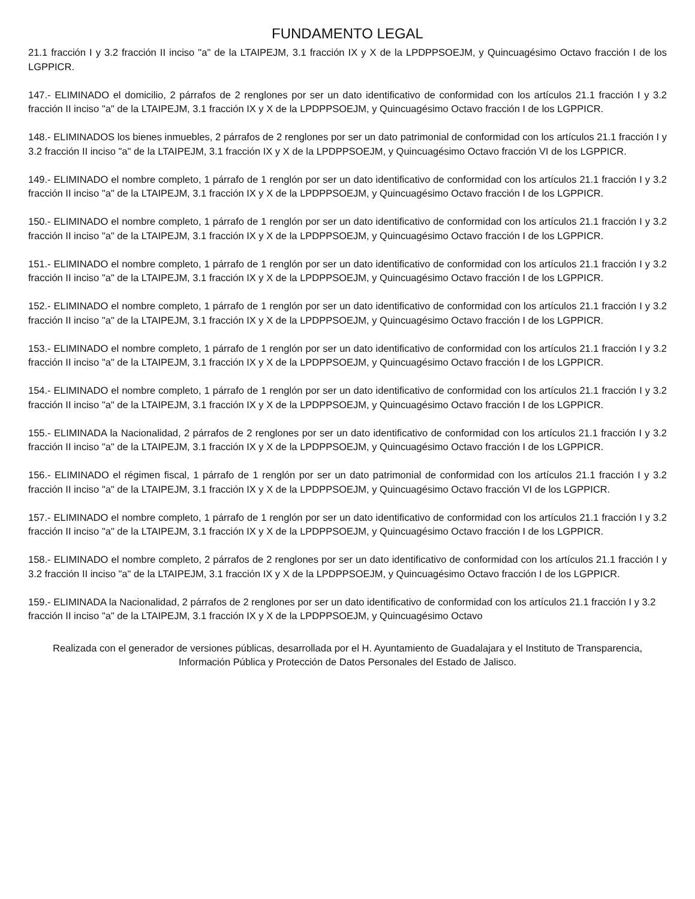FUNDAMENTO LEGAL
21.1 fracción I y 3.2 fracción II inciso "a" de la LTAIPEJM, 3.1 fracción IX y X de la LPDPPSOEJM, y Quincuagésimo Octavo fracción I de los LGPPICR.
147.- ELIMINADO el domicilio, 2 párrafos de 2 renglones por ser un dato identificativo de conformidad con los artículos 21.1 fracción I y 3.2 fracción II inciso "a" de la LTAIPEJM, 3.1 fracción IX y X de la LPDPPSOEJM, y Quincuagésimo Octavo fracción I de los LGPPICR.
148.- ELIMINADOS los bienes inmuebles, 2 párrafos de 2 renglones por ser un dato patrimonial de conformidad con los artículos 21.1 fracción I y 3.2 fracción II inciso "a" de la LTAIPEJM, 3.1 fracción IX y X de la LPDPPSOEJM, y Quincuagésimo Octavo fracción VI de los LGPPICR.
149.- ELIMINADO el nombre completo, 1 párrafo de 1 renglón por ser un dato identificativo de conformidad con los artículos 21.1 fracción I y 3.2 fracción II inciso "a" de la LTAIPEJM, 3.1 fracción IX y X de la LPDPPSOEJM, y Quincuagésimo Octavo fracción I de los LGPPICR.
150.- ELIMINADO el nombre completo, 1 párrafo de 1 renglón por ser un dato identificativo de conformidad con los artículos 21.1 fracción I y 3.2 fracción II inciso "a" de la LTAIPEJM, 3.1 fracción IX y X de la LPDPPSOEJM, y Quincuagésimo Octavo fracción I de los LGPPICR.
151.- ELIMINADO el nombre completo, 1 párrafo de 1 renglón por ser un dato identificativo de conformidad con los artículos 21.1 fracción I y 3.2 fracción II inciso "a" de la LTAIPEJM, 3.1 fracción IX y X de la LPDPPSOEJM, y Quincuagésimo Octavo fracción I de los LGPPICR.
152.- ELIMINADO el nombre completo, 1 párrafo de 1 renglón por ser un dato identificativo de conformidad con los artículos 21.1 fracción I y 3.2 fracción II inciso "a" de la LTAIPEJM, 3.1 fracción IX y X de la LPDPPSOEJM, y Quincuagésimo Octavo fracción I de los LGPPICR.
153.- ELIMINADO el nombre completo, 1 párrafo de 1 renglón por ser un dato identificativo de conformidad con los artículos 21.1 fracción I y 3.2 fracción II inciso "a" de la LTAIPEJM, 3.1 fracción IX y X de la LPDPPSOEJM, y Quincuagésimo Octavo fracción I de los LGPPICR.
154.- ELIMINADO el nombre completo, 1 párrafo de 1 renglón por ser un dato identificativo de conformidad con los artículos 21.1 fracción I y 3.2 fracción II inciso "a" de la LTAIPEJM, 3.1 fracción IX y X de la LPDPPSOEJM, y Quincuagésimo Octavo fracción I de los LGPPICR.
155.- ELIMINADA la Nacionalidad, 2 párrafos de 2 renglones por ser un dato identificativo de conformidad con los artículos 21.1 fracción I y 3.2 fracción II inciso "a" de la LTAIPEJM, 3.1 fracción IX y X de la LPDPPSOEJM, y Quincuagésimo Octavo fracción I de los LGPPICR.
156.- ELIMINADO el régimen fiscal, 1 párrafo de 1 renglón por ser un dato patrimonial de conformidad con los artículos 21.1 fracción I y 3.2 fracción II inciso "a" de la LTAIPEJM, 3.1 fracción IX y X de la LPDPPSOEJM, y Quincuagésimo Octavo fracción VI de los LGPPICR.
157.- ELIMINADO el nombre completo, 1 párrafo de 1 renglón por ser un dato identificativo de conformidad con los artículos 21.1 fracción I y 3.2 fracción II inciso "a" de la LTAIPEJM, 3.1 fracción IX y X de la LPDPPSOEJM, y Quincuagésimo Octavo fracción I de los LGPPICR.
158.- ELIMINADO el nombre completo, 2 párrafos de 2 renglones por ser un dato identificativo de conformidad con los artículos 21.1 fracción I y 3.2 fracción II inciso "a" de la LTAIPEJM, 3.1 fracción IX y X de la LPDPPSOEJM, y Quincuagésimo Octavo fracción I de los LGPPICR.
159.- ELIMINADA la Nacionalidad, 2 párrafos de 2 renglones por ser un dato identificativo de conformidad con los artículos 21.1 fracción I y 3.2 fracción II inciso "a" de la LTAIPEJM, 3.1 fracción IX y X de la LPDPPSOEJM, y Quincuagésimo Octavo
Realizada con el generador de versiones públicas, desarrollada por el H. Ayuntamiento de Guadalajara y el Instituto de Transparencia, Información Pública y Protección de Datos Personales del Estado de Jalisco.